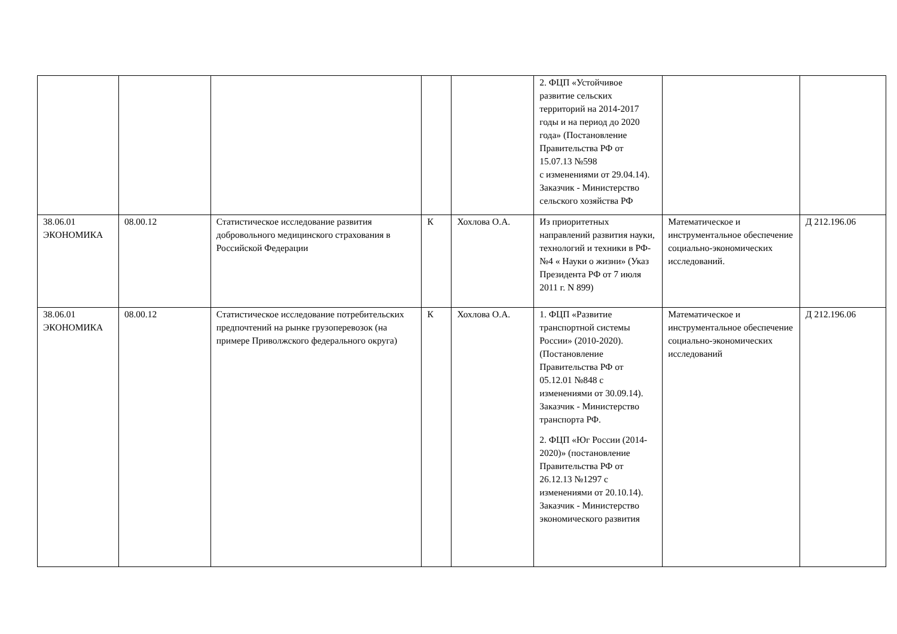| | | | | | 2. ФЦП «Устойчивое развитие сельских территорий на 2014-2017 годы и на период до 2020 года» (Постановление Правительства РФ от 15.07.13 №598 с изменениями от 29.04.14). Заказчик - Министерство сельского хозяйства РФ | | |
| 38.06.01 ЭКОНОМИКА | 08.00.12 | Статистическое исследование развития добровольного медицинского страхования в Российской Федерации | К | Хохлова О.А. | Из приоритетных направлений развития науки, технологий и техники в РФ- №4 « Науки о жизни» (Указ Президента РФ от 7 июля 2011 г. N 899) | Математическое и инструментальное обеспечение социально-экономических исследований. | Д 212.196.06 |
| 38.06.01 ЭКОНОМИКА | 08.00.12 | Статистическое исследование потребительских предпочтений на рынке грузоперевозок (на примере Приволжского федерального округа) | К | Хохлова О.А. | 1. ФЦП «Развитие транспортной системы России» (2010-2020). (Постановление Правительства РФ от 05.12.01 №848 с изменениями от 30.09.14). Заказчик - Министерство транспорта РФ. 2. ФЦП «Юг России (2014-2020)» (постановление Правительства РФ от 26.12.13 №1297 с изменениями от 20.10.14). Заказчик - Министерство экономического развития | Математическое и инструментальное обеспечение социально-экономических исследований | Д 212.196.06 |